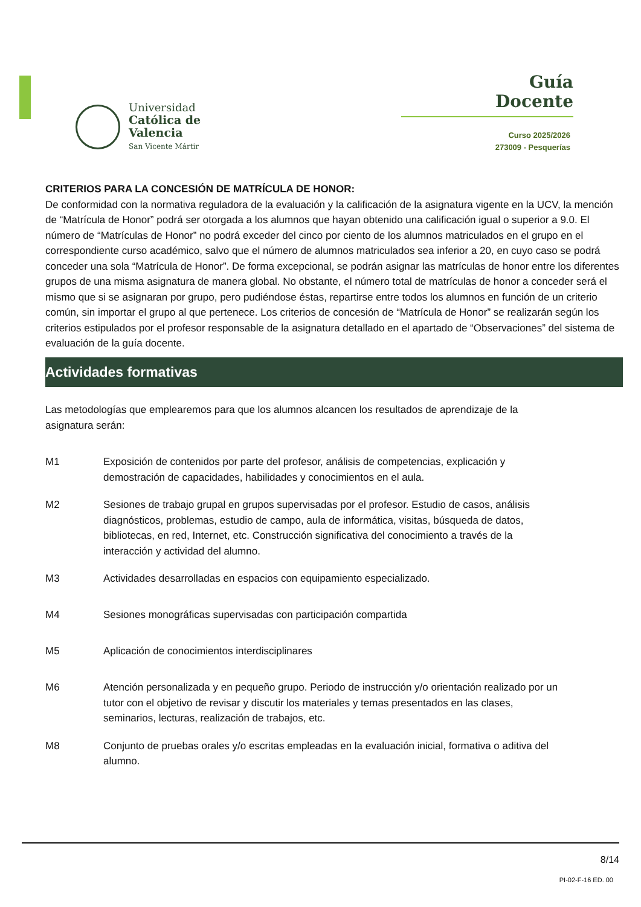Universidad
Católica de
Valencia
San Vicente Mártir
Guía
Docente
Curso 2025/2026
273009 - Pesquerías
CRITERIOS PARA LA CONCESIÓN DE MATRÍCULA DE HONOR:
De conformidad con la normativa reguladora de la evaluación y la calificación de la asignatura vigente en la UCV, la mención de “Matrícula de Honor” podrá ser otorgada a los alumnos que hayan obtenido una calificación igual o superior a 9.0. El número de “Matrículas de Honor” no podrá exceder del cinco por ciento de los alumnos matriculados en el grupo en el correspondiente curso académico, salvo que el número de alumnos matriculados sea inferior a 20, en cuyo caso se podrá conceder una sola “Matrícula de Honor”. De forma excepcional, se podrán asignar las matrículas de honor entre los diferentes grupos de una misma asignatura de manera global. No obstante, el número total de matrículas de honor a conceder será el mismo que si se asignaran por grupo, pero pudiéndose éstas, repartirse entre todos los alumnos en función de un criterio común, sin importar el grupo al que pertenece. Los criterios de concesión de “Matrícula de Honor” se realizarán según los criterios estipulados por el profesor responsable de la asignatura detallado en el apartado de “Observaciones” del sistema de evaluación de la guía docente.
Actividades formativas
Las metodologías que emplearemos para que los alumnos alcancen los resultados de aprendizaje de la asignatura serán:
| M1 | Exposición de contenidos por parte del profesor, análisis de competencias, explicación y demostración de capacidades, habilidades y conocimientos en el aula. |
| M2 | Sesiones de trabajo grupal en grupos supervisadas por el profesor. Estudio de casos, análisis diagnósticos, problemas, estudio de campo, aula de informática, visitas, búsqueda de datos, bibliotecas, en red, Internet, etc. Construcción significativa del conocimiento a través de la interacción y actividad del alumno. |
| M3 | Actividades desarrolladas en espacios con equipamiento especializado. |
| M4 | Sesiones monográficas supervisadas con participación compartida |
| M5 | Aplicación de conocimientos interdisciplinares |
| M6 | Atención personalizada y en pequeño grupo. Periodo de instrucción y/o orientación realizado por un tutor con el objetivo de revisar y discutir los materiales y temas presentados en las clases, seminarios, lecturas, realización de trabajos, etc. |
| M8 | Conjunto de pruebas orales y/o escritas empleadas en la evaluación inicial, formativa o aditiva del alumno. |
8/14
PI-02-F-16 ED. 00